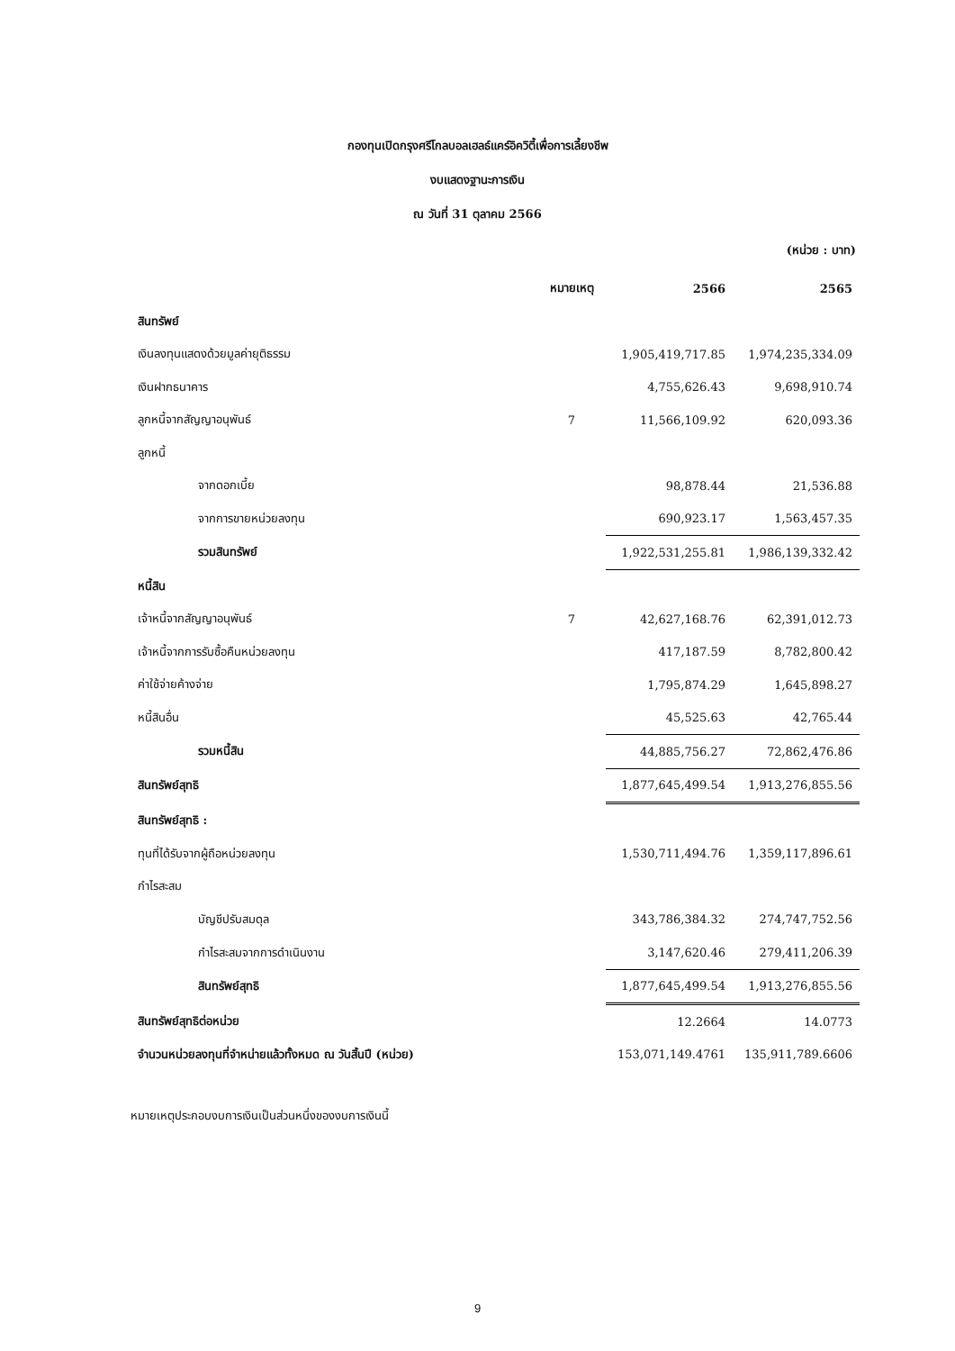กองทุนเปิดกรุงศรีโกลบอลเฮลธ์แคร์อิควิตี้เพื่อการเลี้ยงชีพ
งบแสดงฐานะการเงิน
ณ วันที่ 31 ตุลาคม 2566
(หน่วย : บาท)
| | หมายเหตุ | 2566 | 2565 |
| --- | --- | --- | --- |
| สินทรัพย์ | | | |
| เงินลงทุนแสดงด้วยมูลค่ายุติธรรม | | 1,905,419,717.85 | 1,974,235,334.09 |
| เงินฝากธนาคาร | | 4,755,626.43 | 9,698,910.74 |
| ลูกหนี้จากสัญญาอนุพันธ์ | 7 | 11,566,109.92 | 620,093.36 |
| ลูกหนี้ | | | |
| จากดอกเบี้ย | | 98,878.44 | 21,536.88 |
| จากการขายหน่วยลงทุน | | 690,923.17 | 1,563,457.35 |
| รวมสินทรัพย์ | | 1,922,531,255.81 | 1,986,139,332.42 |
| หนี้สิน | | | |
| เจ้าหนี้จากสัญญาอนุพันธ์ | 7 | 42,627,168.76 | 62,391,012.73 |
| เจ้าหนี้จากการรับซื้อคืนหน่วยลงทุน | | 417,187.59 | 8,782,800.42 |
| ค่าใช้จ่ายค้างจ่าย | | 1,795,874.29 | 1,645,898.27 |
| หนี้สินอื่น | | 45,525.63 | 42,765.44 |
| รวมหนี้สิน | | 44,885,756.27 | 72,862,476.86 |
| สินทรัพย์สุทธิ | | 1,877,645,499.54 | 1,913,276,855.56 |
| สินทรัพย์สุทธิ : | | | |
| ทุนที่ได้รับจากผู้ถือหน่วยลงทุน | | 1,530,711,494.76 | 1,359,117,896.61 |
| กำไรสะสม | | | |
| บัญชีปรับสมดุล | | 343,786,384.32 | 274,747,752.56 |
| กำไรสะสมจากการดำเนินงาน | | 3,147,620.46 | 279,411,206.39 |
| สินทรัพย์สุทธิ | | 1,877,645,499.54 | 1,913,276,855.56 |
| สินทรัพย์สุทธิต่อหน่วย | | 12.2664 | 14.0773 |
| จำนวนหน่วยลงทุนที่จำหน่ายแล้วทั้งหมด ณ วันสิ้นปี (หน่วย) | | 153,071,149.4761 | 135,911,789.6606 |
หมายเหตุประกอบงบการเงินเป็นส่วนหนึ่งของงบการเงินนี้
9